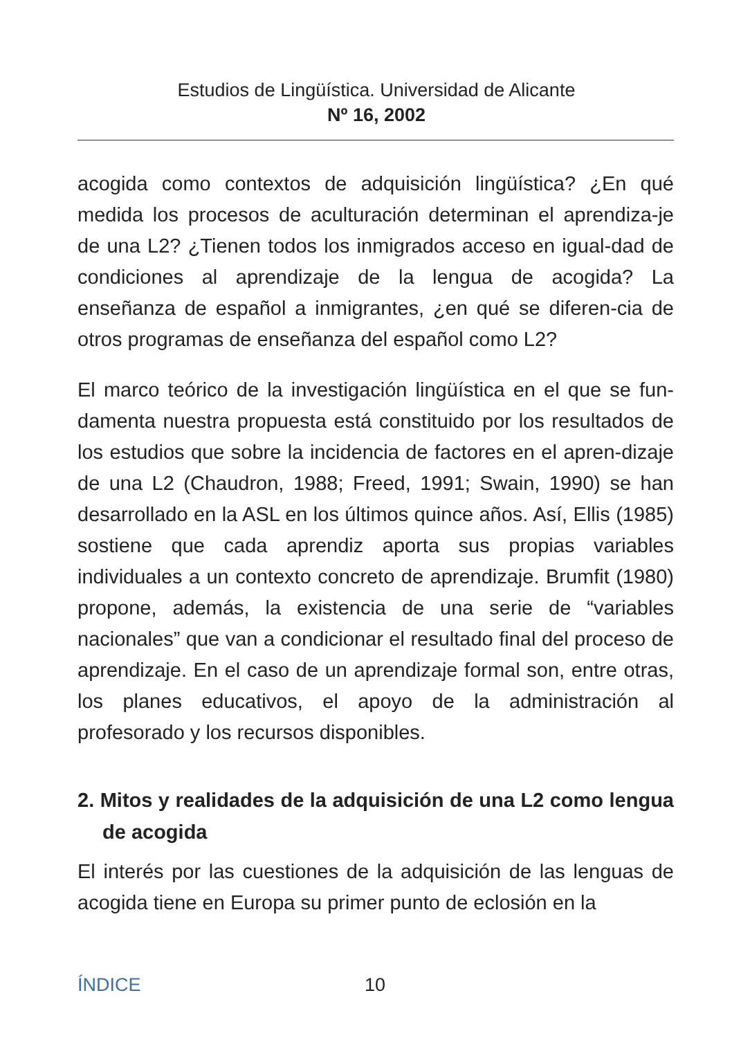Estudios de Lingüística. Universidad de Alicante
Nº 16, 2002
acogida como contextos de adquisición lingüística? ¿En qué medida los procesos de aculturación determinan el aprendiza-je de una L2? ¿Tienen todos los inmigrados acceso en igual-dad de condiciones al aprendizaje de la lengua de acogida? La enseñanza de español a inmigrantes, ¿en qué se diferen-cia de otros programas de enseñanza del español como L2?
El marco teórico de la investigación lingüística en el que se fun-damenta nuestra propuesta está constituido por los resultados de los estudios que sobre la incidencia de factores en el apren-dizaje de una L2 (Chaudron, 1988; Freed, 1991; Swain, 1990) se han desarrollado en la ASL en los últimos quince años. Así, Ellis (1985) sostiene que cada aprendiz aporta sus propias variables individuales a un contexto concreto de aprendizaje. Brumfit (1980) propone, además, la existencia de una serie de “variables nacionales” que van a condicionar el resultado final del proceso de aprendizaje. En el caso de un aprendizaje formal son, entre otras, los planes educativos, el apoyo de la administración al profesorado y los recursos disponibles.
2. Mitos y realidades de la adquisición de una L2 como lengua de acogida
El interés por las cuestiones de la adquisición de las lenguas de acogida tiene en Europa su primer punto de eclosión en la
ÍNDICE 10